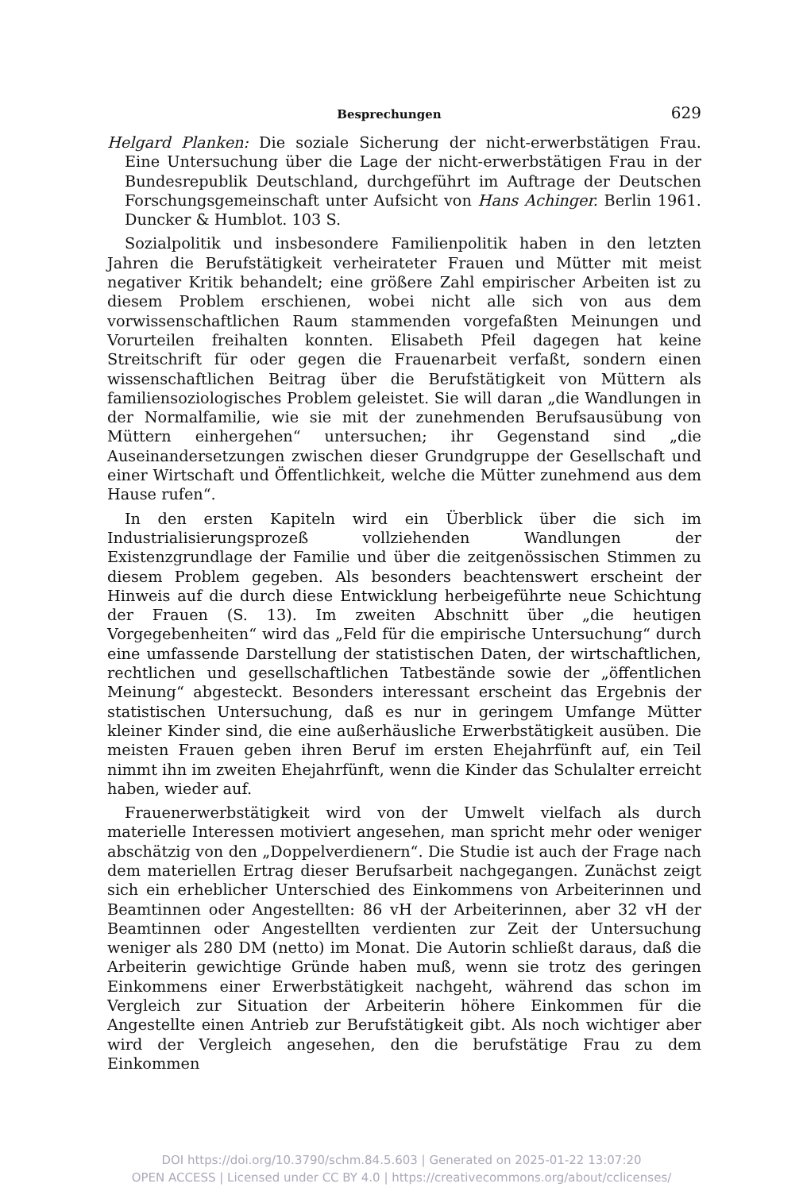Besprechungen 629
Helgard Planken: Die soziale Sicherung der nicht-erwerbstätigen Frau. Eine Untersuchung über die Lage der nicht-erwerbstätigen Frau in der Bundesrepublik Deutschland, durchgeführt im Auftrage der Deutschen Forschungsgemeinschaft unter Aufsicht von Hans Achinger. Berlin 1961. Duncker & Humblot. 103 S.
Sozialpolitik und insbesondere Familienpolitik haben in den letzten Jahren die Berufstätigkeit verheirateter Frauen und Mütter mit meist negativer Kritik behandelt; eine größere Zahl empirischer Arbeiten ist zu diesem Problem erschienen, wobei nicht alle sich von aus dem vorwissenschaftlichen Raum stammenden vorgefaßten Meinungen und Vorurteilen freihalten konnten. Elisabeth Pfeil dagegen hat keine Streitschrift für oder gegen die Frauenarbeit verfaßt, sondern einen wissenschaftlichen Beitrag über die Berufstätigkeit von Müttern als familiensoziologisches Problem geleistet. Sie will daran „die Wandlungen in der Normalfamilie, wie sie mit der zunehmenden Berufsausübung von Müttern einhergehen“ untersuchen; ihr Gegenstand sind „die Auseinandersetzungen zwischen dieser Grundgruppe der Gesellschaft und einer Wirtschaft und Öffentlichkeit, welche die Mütter zunehmend aus dem Hause rufen“.
In den ersten Kapiteln wird ein Überblick über die sich im Industrialisierungsprozeß vollziehenden Wandlungen der Existenzgrundlage der Familie und über die zeitgenössischen Stimmen zu diesem Problem gegeben. Als besonders beachtenswert erscheint der Hinweis auf die durch diese Entwicklung herbeigeführte neue Schichtung der Frauen (S. 13). Im zweiten Abschnitt über „die heutigen Vorgegebenheiten“ wird das „Feld für die empirische Untersuchung“ durch eine umfassende Darstellung der statistischen Daten, der wirtschaftlichen, rechtlichen und gesellschaftlichen Tatbestände sowie der „öffentlichen Meinung“ abgesteckt. Besonders interessant erscheint das Ergebnis der statistischen Untersuchung, daß es nur in geringem Umfange Mütter kleiner Kinder sind, die eine außerhäusliche Erwerbstätigkeit ausüben. Die meisten Frauen geben ihren Beruf im ersten Ehejahrfünft auf, ein Teil nimmt ihn im zweiten Ehejahrfünft, wenn die Kinder das Schulalter erreicht haben, wieder auf.
Frauenerwerbstätigkeit wird von der Umwelt vielfach als durch materielle Interessen motiviert angesehen, man spricht mehr oder weniger abschätzig von den „Doppelverdienern“. Die Studie ist auch der Frage nach dem materiellen Ertrag dieser Berufsarbeit nachgegangen. Zunächst zeigt sich ein erheblicher Unterschied des Einkommens von Arbeiterinnen und Beamtinnen oder Angestellten: 86 vH der Arbeiterinnen, aber 32 vH der Beamtinnen oder Angestellten verdienten zur Zeit der Untersuchung weniger als 280 DM (netto) im Monat. Die Autorin schließt daraus, daß die Arbeiterin gewichtige Gründe haben muß, wenn sie trotz des geringen Einkommens einer Erwerbstätigkeit nachgeht, während das schon im Vergleich zur Situation der Arbeiterin höhere Einkommen für die Angestellte einen Antrieb zur Berufstätigkeit gibt. Als noch wichtiger aber wird der Vergleich angesehen, den die berufstätige Frau zu dem Einkommen
DOI https://doi.org/10.3790/schm.84.5.603 | Generated on 2025-01-22 13:07:20
OPEN ACCESS | Licensed under CC BY 4.0 | https://creativecommons.org/about/cclicenses/